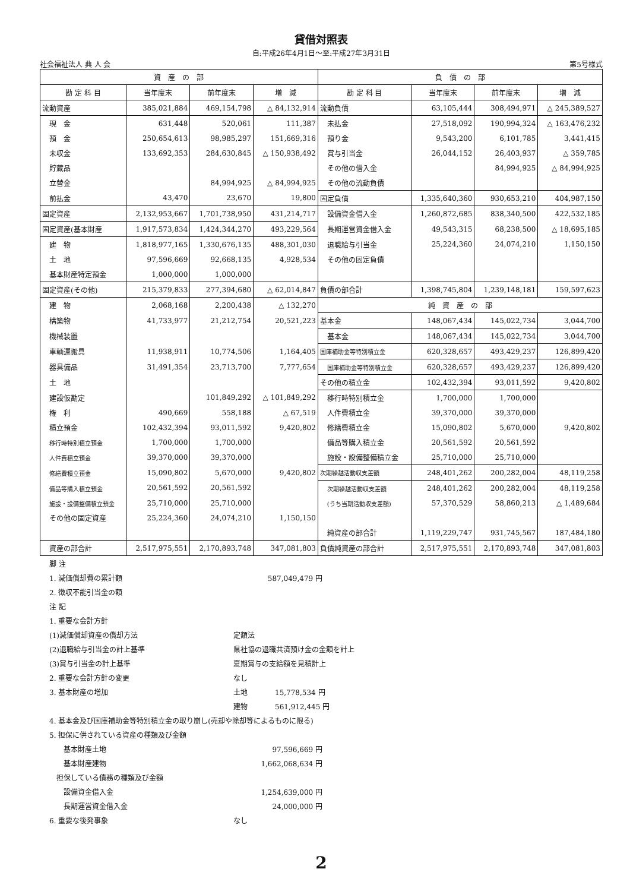貸借対照表
自:平成26年4月1日～至:平成27年3月31日
社会福祉法人 典 人 会 第5号様式
| 資 産 の 部 | | | | 負 債 の 部 | | | |
| --- | --- | --- | --- | --- | --- | --- | --- |
| 勘 定 科 目 | 当年度末 | 前年度末 | 増 減 | 勘 定 科 目 | 当年度末 | 前年度末 | 増 減 |
| 流動資産 | 385,021,884 | 469,154,798 | △ 84,132,914 | 流動負債 | 63,105,444 | 308,494,971 | △ 245,389,527 |
| 現 金 | 631,448 | 520,061 | 111,387 | 未払金 | 27,518,092 | 190,994,324 | △ 163,476,232 |
| 預 金 | 250,654,613 | 98,985,297 | 151,669,316 | 預り金 | 9,543,200 | 6,101,785 | 3,441,415 |
| 未収金 | 133,692,353 | 284,630,845 | △ 150,938,492 | 賞与引当金 | 26,044,152 | 26,403,937 | △ 359,785 |
| 貯蔵品 | | | | その他の借入金 | | 84,994,925 | △ 84,994,925 |
| 立替金 | | 84,994,925 | △ 84,994,925 | その他の流動負債 | | | |
| 前払金 | 43,470 | 23,670 | 19,800 | 固定負債 | 1,335,640,360 | 930,653,210 | 404,987,150 |
| 固定資産 | 2,132,953,667 | 1,701,738,950 | 431,214,717 | 設備資金借入金 | 1,260,872,685 | 838,340,500 | 422,532,185 |
| 固定資産(基本財産 | 1,917,573,834 | 1,424,344,270 | 493,229,564 | 長期運営資金借入金 | 49,543,315 | 68,238,500 | △ 18,695,185 |
| 建 物 | 1,818,977,165 | 1,330,676,135 | 488,301,030 | 退職給与引当金 | 25,224,360 | 24,074,210 | 1,150,150 |
| 土 地 | 97,596,669 | 92,668,135 | 4,928,534 | その他の固定負債 | | | |
| 基本財産特定預金 | 1,000,000 | 1,000,000 | | | | | |
| 固定資産(その他) | 215,379,833 | 277,394,680 | △ 62,014,847 | 負債の部合計 | 1,398,745,804 | 1,239,148,181 | 159,597,623 |
| 建 物 | 2,068,168 | 2,200,438 | △ 132,270 | 純 資 産 の 部 | | | |
| 構築物 | 41,733,977 | 21,212,754 | 20,521,223 | 基本金 | 148,067,434 | 145,022,734 | 3,044,700 |
| 機械装置 | | | | 基本金 | 148,067,434 | 145,022,734 | 3,044,700 |
| 車輌運搬具 | 11,938,911 | 10,774,506 | 1,164,405 | 国庫補助金等特別積立金 | 620,328,657 | 493,429,237 | 126,899,420 |
| 器具備品 | 31,491,354 | 23,713,700 | 7,777,654 | 国庫補助金等特別積立金 | 620,328,657 | 493,429,237 | 126,899,420 |
| 土 地 | | | | その他の積立金 | 102,432,394 | 93,011,592 | 9,420,802 |
| 建設仮勘定 | | 101,849,292 | △ 101,849,292 | 移行時特別積立金 | 1,700,000 | 1,700,000 | |
| 権 利 | 490,669 | 558,188 | △ 67,519 | 人件費積立金 | 39,370,000 | 39,370,000 | |
| 積立預金 | 102,432,394 | 93,011,592 | 9,420,802 | 修繕費積立金 | 15,090,802 | 5,670,000 | 9,420,802 |
| 移行時特別積立預金 | 1,700,000 | 1,700,000 | | 備品等購入積立金 | 20,561,592 | 20,561,592 | |
| 人件費積立預金 | 39,370,000 | 39,370,000 | | 施設・設備整備積立金 | 25,710,000 | 25,710,000 | |
| 修繕費積立預金 | 15,090,802 | 5,670,000 | 9,420,802 | 次期繰越活動収支差額 | 248,401,262 | 200,282,004 | 48,119,258 |
| 備品等購入積立預金 | 20,561,592 | 20,561,592 | | 次期繰越活動収支差額 | 248,401,262 | 200,282,004 | 48,119,258 |
| 施設・設備整備積立預金 | 25,710,000 | 25,710,000 | | (うち当期活動収支差額) | 57,370,529 | 58,860,213 | △ 1,489,684 |
| その他の固定資産 | 25,224,360 | 24,074,210 | 1,150,150 | | | | |
| | | | | 純資産の部合計 | 1,119,229,747 | 931,745,567 | 187,484,180 |
| 資産の部合計 | 2,517,975,551 | 2,170,893,748 | 347,081,803 | 負債純資産の部合計 | 2,517,975,551 | 2,170,893,748 | 347,081,803 |
脚 注
1. 減価償却費の累計額 587,049,479 円
2. 徴収不能引当金の額
注 記
1. 重要な会計方針
(1)減価償却資産の償却方法 定額法
(2)退職給与引当金の計上基準 県社協の退職共済預け金の金額を計上
(3)賞与引当金の計上基準 夏期賞与の支給額を見積計上
2. 重要な会計方針の変更 なし
3. 基本財産の増加 土地 15,778,534 円
建物 561,912,445 円
4. 基本金及び国庫補助金等特別積立金の取り崩し(売却や除却等によるものに限る)
5. 担保に供されている資産の種類及び金額
　　基本財産土地 97,596,669 円
　　基本財産建物 1,662,068,634 円
　担保している債務の種類及び金額
　　設備資金借入金 1,254,639,000 円
　　長期運営資金借入金 24,000,000 円
6. 重要な後発事象 なし
2